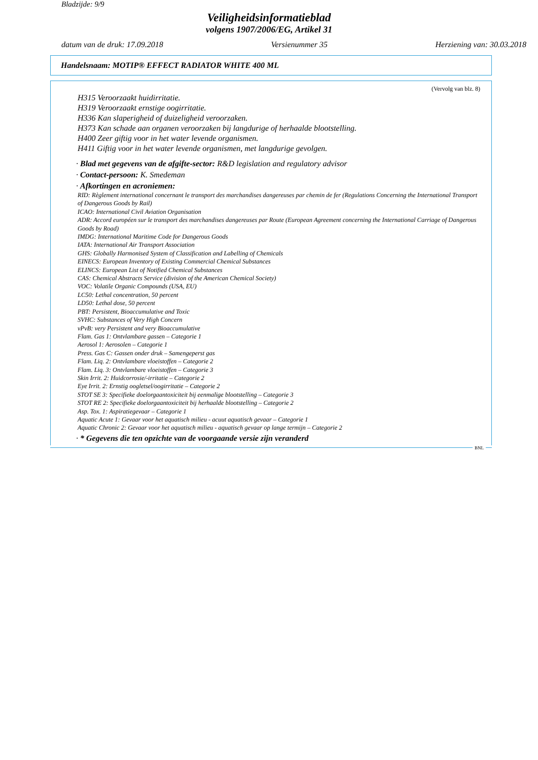Bladzijde: 9/9
Veiligheidsinformatieblad
volgens 1907/2006/EG, Artikel 31
datum van de druk: 17.09.2018 Versienummer 35 Herziening van: 30.03.2018
Handelsnaam: MOTIP® EFFECT RADIATOR WHITE 400 ML
(Vervolg van blz. 8)
H315 Veroorzaakt huidirritatie.
H319 Veroorzaakt ernstige oogirritatie.
H336 Kan slaperigheid of duizeligheid veroorzaken.
H373 Kan schade aan organen veroorzaken bij langdurige of herhaalde blootstelling.
H400 Zeer giftig voor in het water levende organismen.
H411 Giftig voor in het water levende organismen, met langdurige gevolgen.
· Blad met gegevens van de afgifte-sector: R&D legislation and regulatory advisor
· Contact-persoon: K. Smedeman
· Afkortingen en acroniemen:
RID: Règlement international concernant le transport des marchandises dangereuses par chemin de fer (Regulations Concerning the International Transport of Dangerous Goods by Rail)
ICAO: International Civil Aviation Organisation
ADR: Accord européen sur le transport des marchandises dangereuses par Route (European Agreement concerning the International Carriage of Dangerous Goods by Road)
IMDG: International Maritime Code for Dangerous Goods
IATA: International Air Transport Association
GHS: Globally Harmonised System of Classification and Labelling of Chemicals
EINECS: European Inventory of Existing Commercial Chemical Substances
ELINCS: European List of Notified Chemical Substances
CAS: Chemical Abstracts Service (division of the American Chemical Society)
VOC: Volatile Organic Compounds (USA, EU)
LC50: Lethal concentration, 50 percent
LD50: Lethal dose, 50 percent
PBT: Persistent, Bioaccumulative and Toxic
SVHC: Substances of Very High Concern
vPvB: very Persistent and very Bioaccumulative
Flam. Gas 1: Ontvlambare gassen – Categorie 1
Aerosol 1: Aerosolen – Categorie 1
Press. Gas C: Gassen onder druk – Samengeperst gas
Flam. Liq. 2: Ontvlambare vloeistoffen – Categorie 2
Flam. Liq. 3: Ontvlambare vloeistoffen – Categorie 3
Skin Irrit. 2: Huidcorrosie/-irritatie – Categorie 2
Eye Irrit. 2: Ernstig oogletsel/oogirritatie – Categorie 2
STOT SE 3: Specifieke doelorgaantoxiciteit bij eenmalige blootstelling – Categorie 3
STOT RE 2: Specifieke doelorgaantoxiciteit bij herhaalde blootstelling – Categorie 2
Asp. Tox. 1: Aspiratiegevaar – Categorie 1
Aquatic Acute 1: Gevaar voor het aquatisch milieu - acuut aquatisch gevaar – Categorie 1
Aquatic Chronic 2: Gevaar voor het aquatisch milieu - aquatisch gevaar op lange termijn – Categorie 2
· * Gegevens die ten opzichte van de voorgaande versie zijn veranderd
BNL